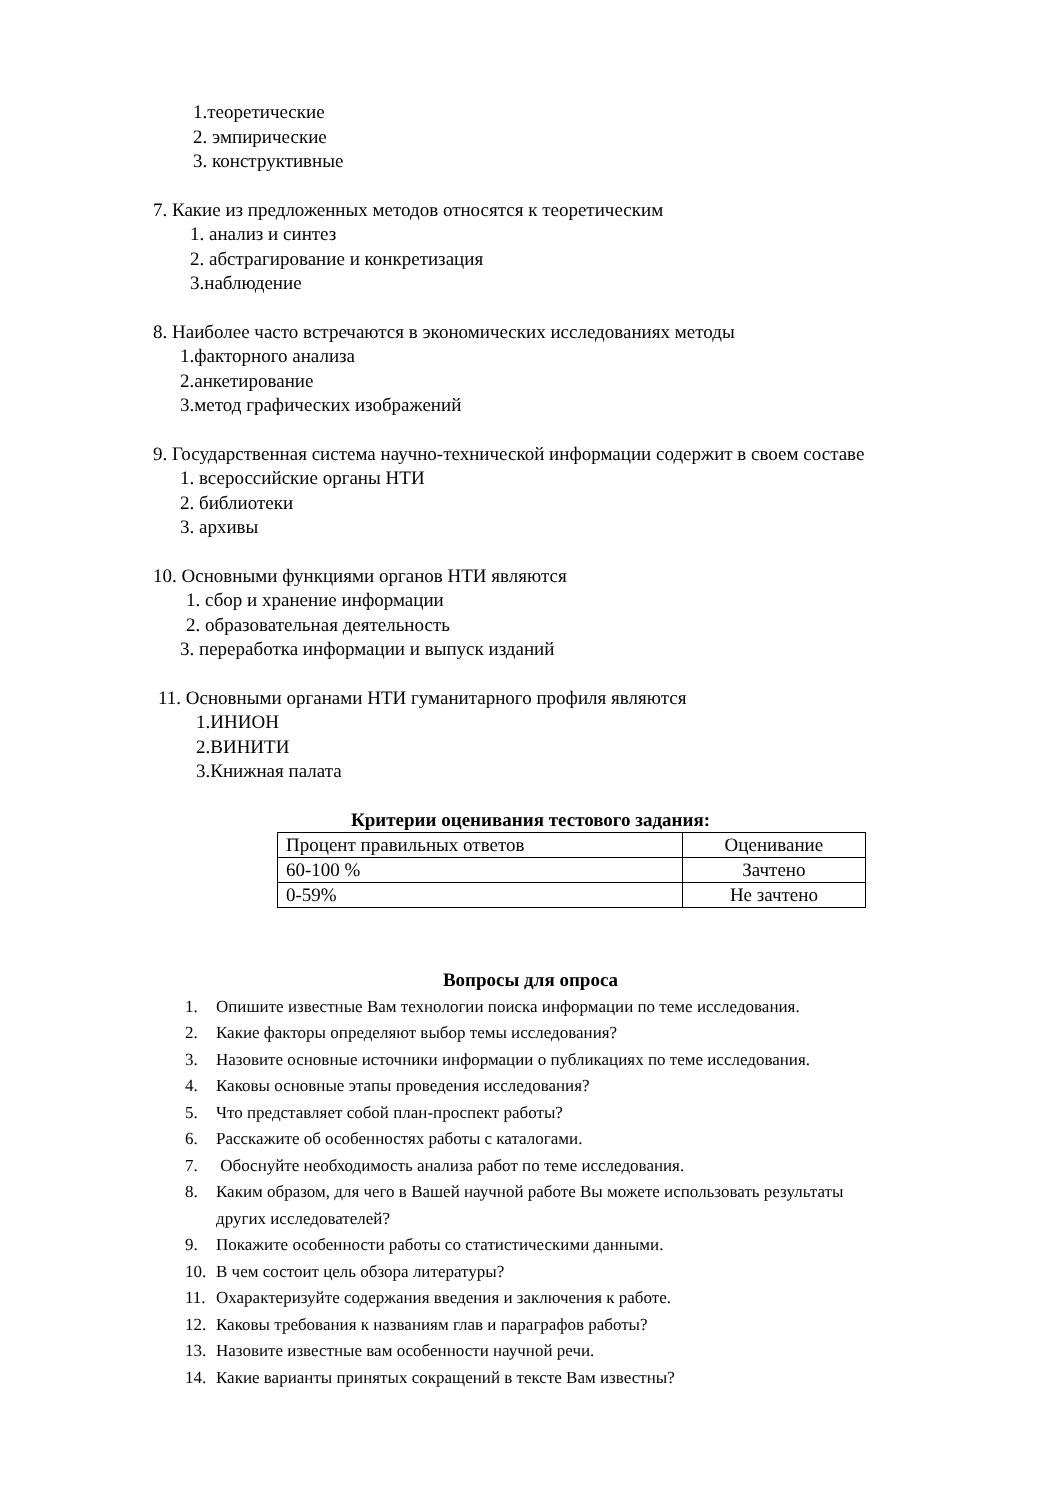1.теоретические
2. эмпирические
3. конструктивные
7. Какие из предложенных методов относятся к теоретическим
1. анализ и синтез
2. абстрагирование и конкретизация
3.наблюдение
8. Наиболее часто встречаются в экономических исследованиях методы
1.факторного анализа
2.анкетирование
3.метод графических изображений
9. Государственная система научно-технической информации содержит в своем составе
1. всероссийские органы НТИ
2. библиотеки
3. архивы
10. Основными функциями органов НТИ являются
1. сбор и хранение информации
2. образовательная деятельность
3. переработка информации и выпуск изданий
11. Основными органами НТИ гуманитарного профиля являются
1.ИНИОН
2.ВИНИТИ
3.Книжная палата
Критерии оценивания тестового задания:
| Процент правильных ответов | Оценивание |
| 60-100 % | Зачтено |
| 0-59% | Не зачтено |
Вопросы для опроса
1. Опишите известные Вам технологии поиска информации по теме исследования.
2. Какие факторы определяют выбор темы исследования?
3. Назовите основные источники информации о публикациях по теме исследования.
4. Каковы основные этапы проведения исследования?
5. Что представляет собой план-проспект работы?
6. Расскажите об особенностях работы с каталогами.
7. Обоснуйте необходимость анализа работ по теме исследования.
8. Каким образом, для чего в Вашей научной работе Вы можете использовать результаты
других исследователей?
9. Покажите особенности работы со статистическими данными.
10. В чем состоит цель обзора литературы?
11. Охарактеризуйте содержания введения и заключения к работе.
12. Каковы требования к названиям глав и параграфов работы?
13. Назовите известные вам особенности научной речи.
14. Какие варианты принятых сокращений в тексте Вам известны?